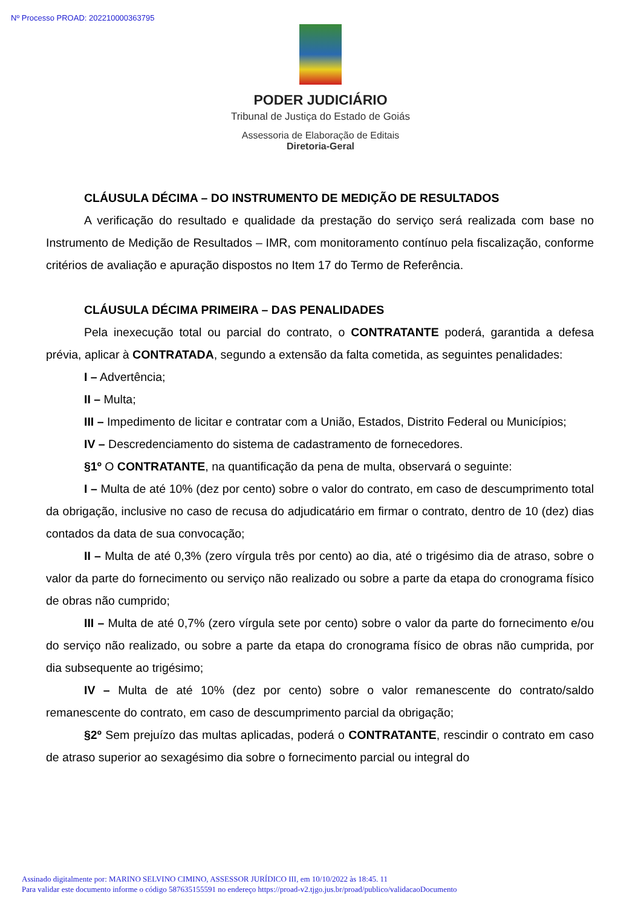Nº Processo PROAD: 202210000363795
PODER JUDICIÁRIO
Tribunal de Justiça do Estado de Goiás
Assessoria de Elaboração de Editais
Diretoria-Geral
CLÁUSULA DÉCIMA – DO INSTRUMENTO DE MEDIÇÃO DE RESULTADOS
A verificação do resultado e qualidade da prestação do serviço será realizada com base no Instrumento de Medição de Resultados – IMR, com monitoramento contínuo pela fiscalização, conforme critérios de avaliação e apuração dispostos no Item 17 do Termo de Referência.
CLÁUSULA DÉCIMA PRIMEIRA – DAS PENALIDADES
Pela inexecução total ou parcial do contrato, o CONTRATANTE poderá, garantida a defesa prévia, aplicar à CONTRATADA, segundo a extensão da falta cometida, as seguintes penalidades:
I – Advertência;
II – Multa;
III – Impedimento de licitar e contratar com a União, Estados, Distrito Federal ou Municípios;
IV – Descredenciamento do sistema de cadastramento de fornecedores.
§1º O CONTRATANTE, na quantificação da pena de multa, observará o seguinte:
I – Multa de até 10% (dez por cento) sobre o valor do contrato, em caso de descumprimento total da obrigação, inclusive no caso de recusa do adjudicatário em firmar o contrato, dentro de 10 (dez) dias contados da data de sua convocação;
II – Multa de até 0,3% (zero vírgula três por cento) ao dia, até o trigésimo dia de atraso, sobre o valor da parte do fornecimento ou serviço não realizado ou sobre a parte da etapa do cronograma físico de obras não cumprido;
III – Multa de até 0,7% (zero vírgula sete por cento) sobre o valor da parte do fornecimento e/ou do serviço não realizado, ou sobre a parte da etapa do cronograma físico de obras não cumprida, por dia subsequente ao trigésimo;
IV – Multa de até 10% (dez por cento) sobre o valor remanescente do contrato/saldo remanescente do contrato, em caso de descumprimento parcial da obrigação;
§2º Sem prejuízo das multas aplicadas, poderá o CONTRATANTE, rescindir o contrato em caso de atraso superior ao sexagésimo dia sobre o fornecimento parcial ou integral do
Assinado digitalmente por: MARINO SELVINO CIMINO, ASSESSOR JURÍDICO III, em 10/10/2022 às 18:45. 11
Para validar este documento informe o código 587635155591 no endereço https://proad-v2.tjgo.jus.br/proad/publico/validacaoDocumento